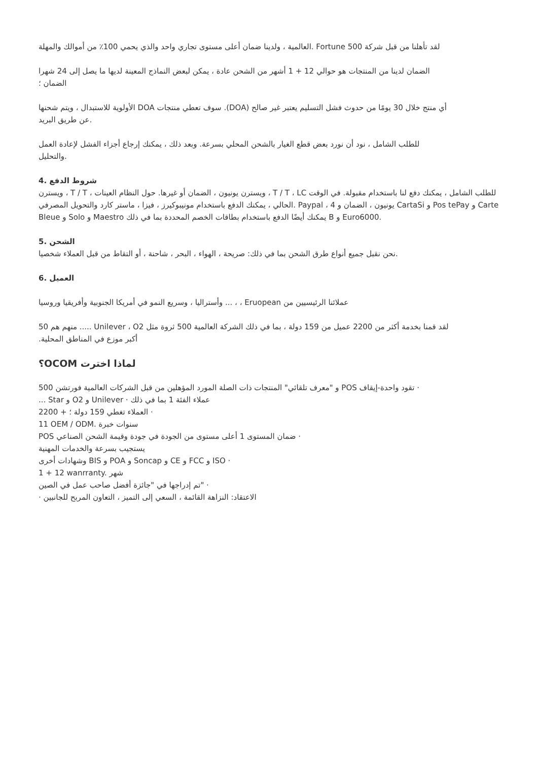العالمية ، ولدينا ضمان أعلى مستوى تجاري واحد والذي يحمي 100٪ من أموالك والمهلة. Fortune 500 لقد تأهلنا من قبل شركة
الضمان لدينا من المنتجات هو حوالي 12 + 1 أشهر من الشحن عادة ، يمكن لبعض النماذج المعينة لديها ما يصل إلى 24 شهرا
الضمان ؛
الأولوية للاستبدال ، ويتم شحنها DOA سوف تعطي منتجات .(DOA) أي منتج خلال 30 يومًا من حدوث فشل التسليم يعتبر غير صالح
عن طريق البريد.
للطلب الشامل ، نود أن نورد بعض قطع الغيار بالشحن المحلي بسرعة. وبعد ذلك ، يمكنك إرجاع أجزاء الفشل لإعادة العمل
والتحليل.
4. شروط الدفع
ويسترن ، T / T ، ويسترن يونيون ، الضمان أو غيرها. حول النظام العينات ، T / T ، LC للطلب الشامل ، يمكنك دفع لنا باستخدام مقبولة. في الوقت الحالي ، يمكنك الدفع باستخدام مونيبوكيرز ، فيزا ، ماستر كارد والتحويل المصرفي. Paypal ، يونيون ، الضمان و 4 CartaSi و Pos tePay و Carte Bleue و Solo و Maestro يمكنك أيضًا الدفع باستخدام بطاقات الخصم المحددة بما في ذلك B و Euro6000.
الشحن .5
نحن نقبل جميع أنواع طرق الشحن بما في ذلك: صريحة ، الهواء ، البحر ، شاحنة ، أو التقاط من قبل العملاء شخصيا.
6. العميل
وأستراليا ، وسريع النمو في أمريكا الجنوبية وأفريقيا وروسيا ... ، ، Eruopean عملائنا الرئيسيين من
منهم هم 50 ..... Unilever ، O2 لقد قمنا بخدمة أكثر من 2200 عميل من 159 دولة ، بما في ذلك الشركة العالمية 500 ثروة مثل
.أكبر موزع في المناطق المحلية
؟OCOM لماذا اخترت
و "معرف تلقائي" المنتجات ذات الصلة المورد المؤهلين من قبل الشركات العالمية فورتشن 500 POS تقود واحدة-إيقاف ·
... Star و O2 و Unilever · عملاء الفئة 1 بما في ذلك
العملاء تغطي 159 دولة ؛ + 2200 ·
11 OEM / ODM. سنوات خبرة
POS ضمان المستوى 1 أعلى مستوى من الجودة في جودة وقيمة الشحن الصناعي ·
يستجيب بسرعة والخدمات المهنية
وشهادات أخرى BIS و POA و Soncap و CE و FCC و ISO ·
1 + 12 wanrranty. شهر
تم إدراجها في "جائزة أفضل صاحب عمل في الصين" ·
· الاعتقاد: النزاهة القائمة ، السعي إلى التميز ، التعاون المربح للجانبين